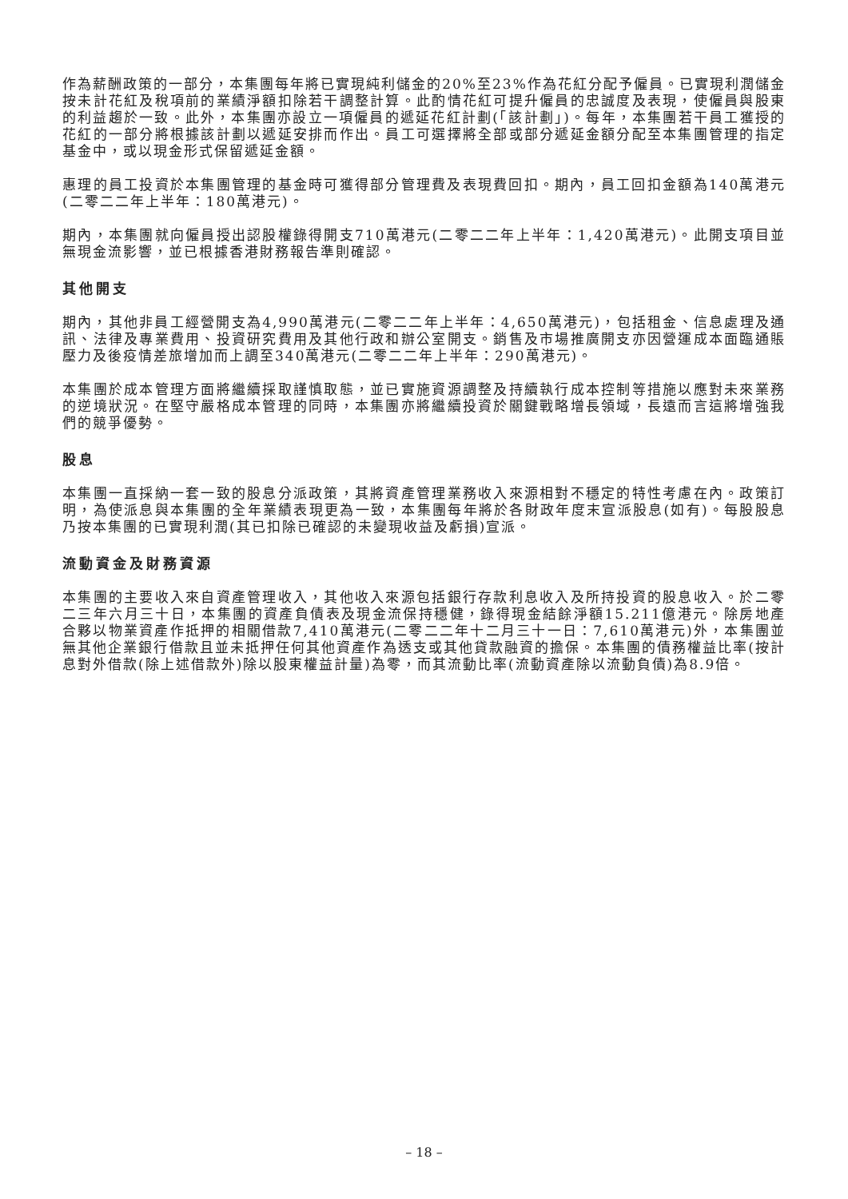作為薪酬政策的一部分，本集團每年將已實現純利儲金的20%至23%作為花紅分配予僱員。已實現利潤儲金按未計花紅及稅項前的業績淨額扣除若干調整計算。此酌情花紅可提升僱員的忠誠度及表現，使僱員與股東的利益趨於一致。此外，本集團亦設立一項僱員的遞延花紅計劃(「該計劃」)。每年，本集團若干員工獲授的花紅的一部分將根據該計劃以遞延安排而作出。員工可選擇將全部或部分遞延金額分配至本集團管理的指定基金中，或以現金形式保留遞延金額。
惠理的員工投資於本集團管理的基金時可獲得部分管理費及表現費回扣。期內，員工回扣金額為140萬港元(二零二二年上半年：180萬港元)。
期內，本集團就向僱員授出認股權錄得開支710萬港元(二零二二年上半年：1,420萬港元)。此開支項目並無現金流影響，並已根據香港財務報告準則確認。
其他開支
期內，其他非員工經營開支為4,990萬港元(二零二二年上半年：4,650萬港元)，包括租金、信息處理及通訊、法律及專業費用、投資研究費用及其他行政和辦公室開支。銷售及市場推廣開支亦因營運成本面臨通賬壓力及後疫情差旅增加而上調至340萬港元(二零二二年上半年：290萬港元)。
本集團於成本管理方面將繼續採取謹慎取態，並已實施資源調整及持續執行成本控制等措施以應對未來業務的逆境狀況。在堅守嚴格成本管理的同時，本集團亦將繼續投資於關鍵戰略增長領域，長遠而言這將增強我們的競爭優勢。
股息
本集團一直採納一套一致的股息分派政策，其將資產管理業務收入來源相對不穩定的特性考慮在內。政策訂明，為使派息與本集團的全年業績表現更為一致，本集團每年將於各財政年度末宣派股息(如有)。每股股息乃按本集團的已實現利潤(其已扣除已確認的未變現收益及虧損)宣派。
流動資金及財務資源
本集團的主要收入來自資產管理收入，其他收入來源包括銀行存款利息收入及所持投資的股息收入。於二零二三年六月三十日，本集團的資產負債表及現金流保持穩健，錄得現金結餘淨額15.211億港元。除房地產合夥以物業資產作抵押的相關借款7,410萬港元(二零二二年十二月三十一日：7,610萬港元)外，本集團並無其他企業銀行借款且並未抵押任何其他資產作為透支或其他貸款融資的擔保。本集團的債務權益比率(按計息對外借款(除上述借款外)除以股東權益計量)為零，而其流動比率(流動資產除以流動負債)為8.9倍。
– 18 –